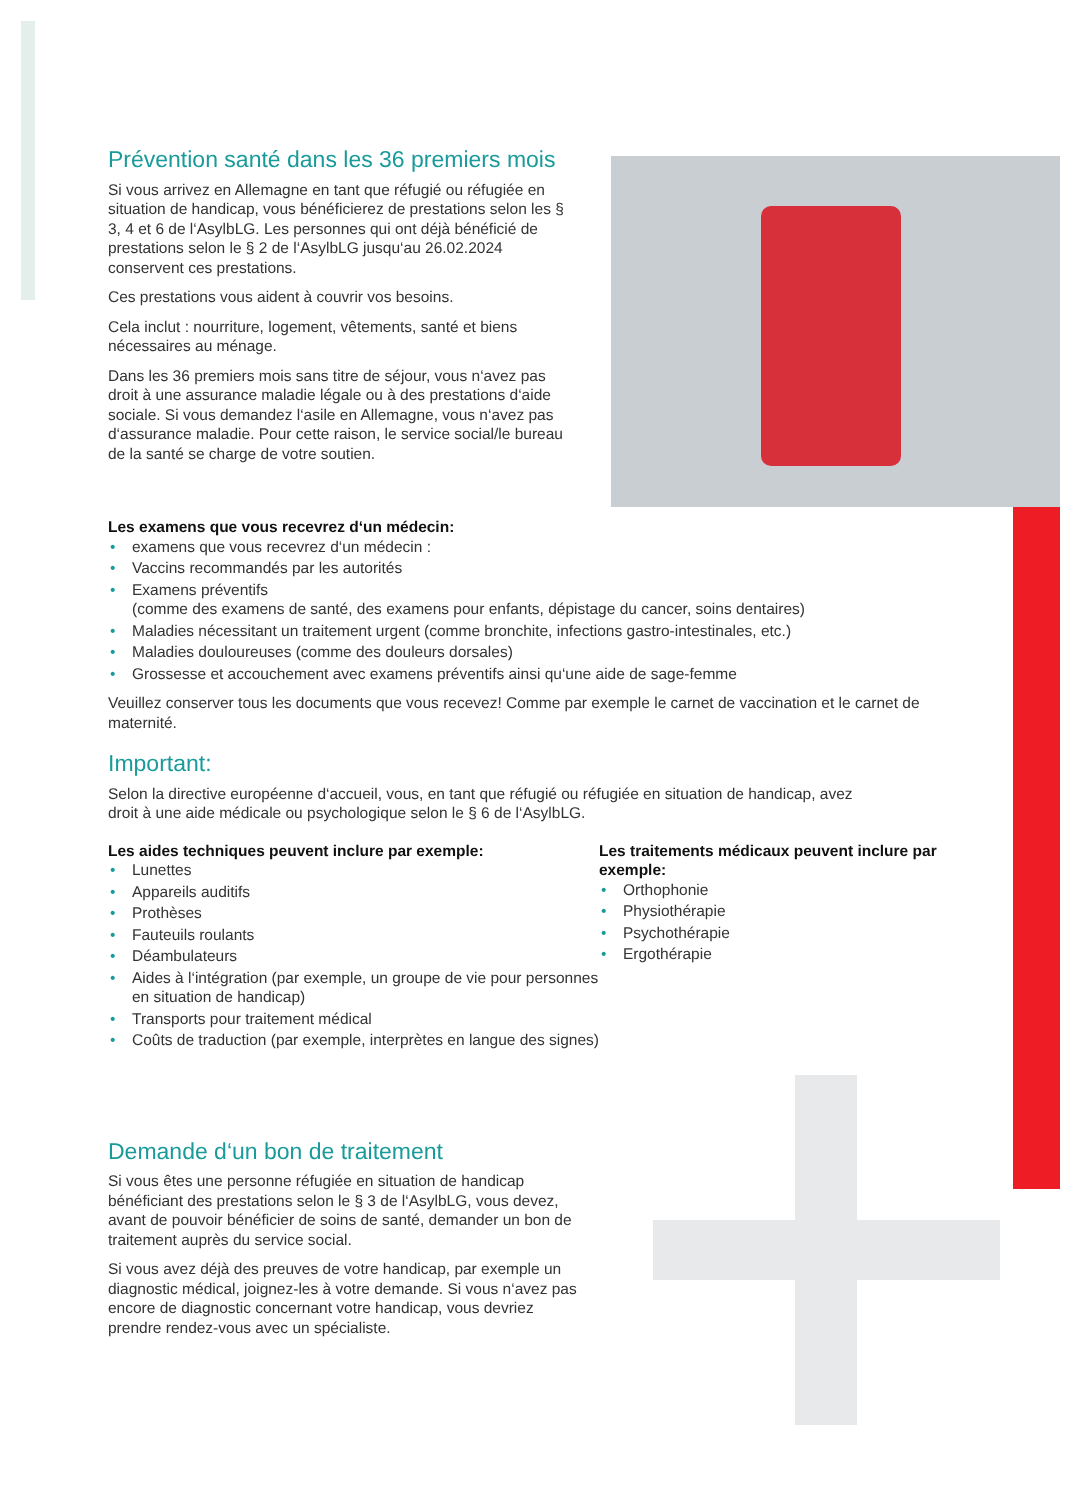Prévention santé dans les 36 premiers mois
Si vous arrivez en Allemagne en tant que réfugié ou réfugiée en situation de handicap, vous bénéficierez de prestations selon les § 3, 4 et 6 de l‘AsylbLG. Les personnes qui ont déjà bénéficié de prestations selon le § 2 de l‘AsylbLG jusqu‘au 26.02.2024 conservent ces prestations.
Ces prestations vous aident à couvrir vos besoins.
Cela inclut : nourriture, logement, vêtements, santé et biens nécessaires au ménage.
Dans les 36 premiers mois sans titre de séjour, vous n‘avez pas droit à une assurance maladie légale ou à des prestations d‘aide sociale. Si vous demandez l‘asile en Allemagne, vous n‘avez pas d‘assurance maladie. Pour cette raison, le service social/le bureau de la santé se charge de votre soutien.
Les examens que vous recevrez d‘un médecin:
• examens que vous recevrez d‘un médecin :
• Vaccins recommandés par les autorités
• Examens préventifs
(comme des examens de santé, des examens pour enfants, dépistage du cancer, soins dentaires)
• Maladies nécessitant un traitement urgent (comme bronchite, infections gastro-intestinales, etc.)
• Maladies douloureuses (comme des douleurs dorsales)
• Grossesse et accouchement avec examens préventifs ainsi qu‘une aide de sage-femme
Veuillez conserver tous les documents que vous recevez! Comme par exemple le carnet de vaccination et le carnet de maternité.
Important:
Selon la directive européenne d‘accueil, vous, en tant que réfugié ou réfugiée en situation de handicap, avez droit à une aide médicale ou psychologique selon le § 6 de l‘AsylbLG.
Les aides techniques peuvent inclure par exemple:
• Lunettes
• Appareils auditifs
• Prothèses
• Fauteuils roulants
• Déambulateurs
• Aides à l‘intégration (par exemple, un groupe de vie pour personnes en situation de handicap)
• Transports pour traitement médical
• Coûts de traduction (par exemple, interprètes en langue des signes)
Les traitements médicaux peuvent inclure par exemple:
• Orthophonie
• Physiothérapie
• Psychothérapie
• Ergothérapie
Demande d‘un bon de traitement
Si vous êtes une personne réfugiée en situation de handicap bénéficiant des prestations selon le § 3 de l‘AsylbLG, vous devez, avant de pouvoir bénéficier de soins de santé, demander un bon de traitement auprès du service social.
Si vous avez déjà des preuves de votre handicap, par exemple un diagnostic médical, joignez-les à votre demande. Si vous n‘avez pas encore de diagnostic concernant votre handicap, vous devriez prendre rendez-vous avec un spécialiste.